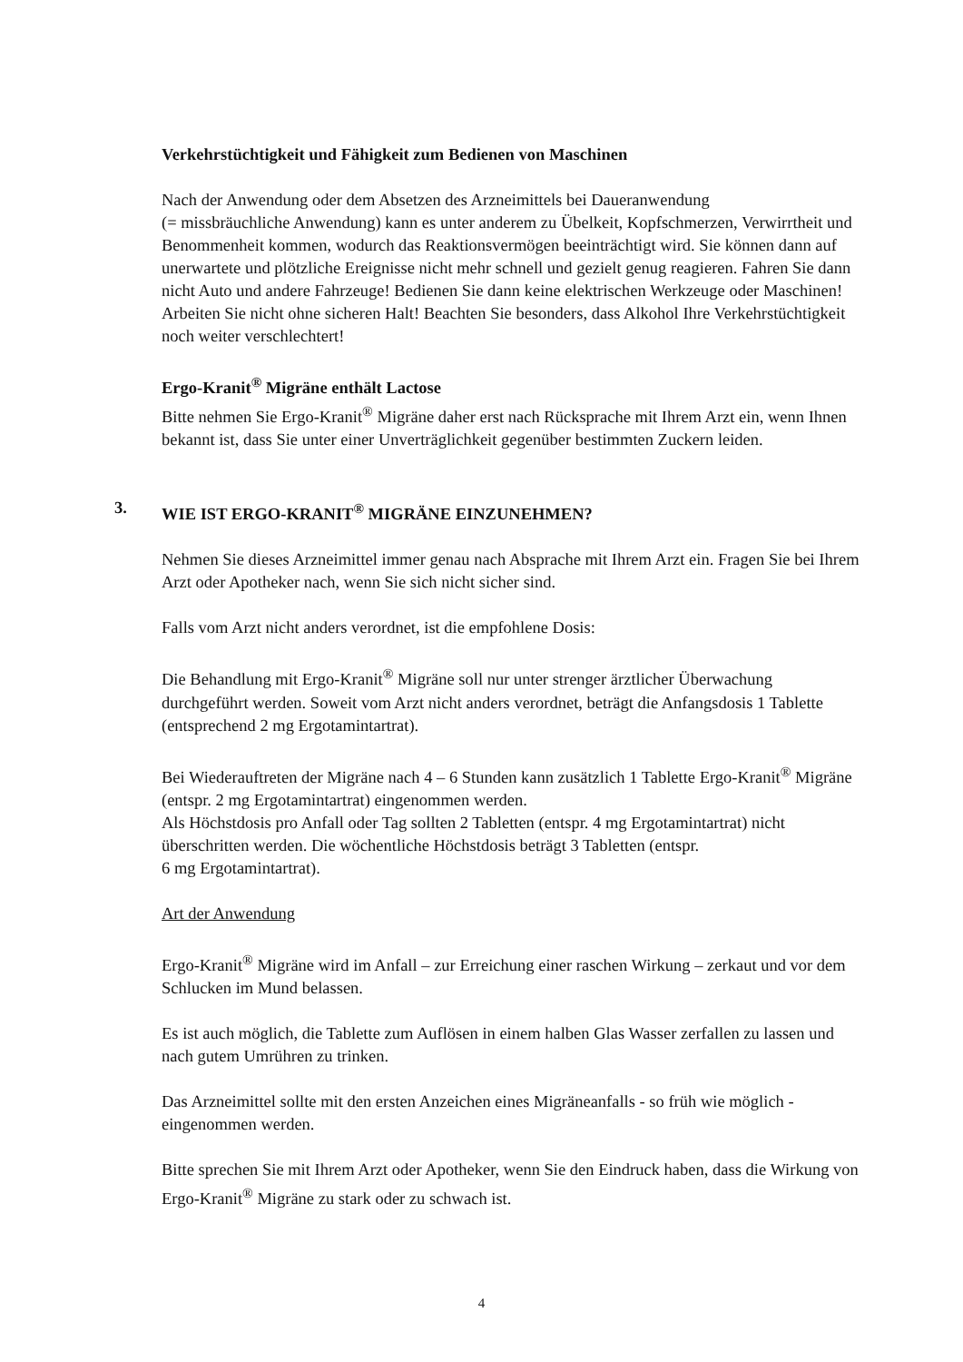Verkehrstüchtigkeit und Fähigkeit zum Bedienen von Maschinen
Nach der Anwendung oder dem Absetzen des Arzneimittels bei Daueranwendung
(= missbräuchliche Anwendung) kann es unter anderem zu Übelkeit, Kopfschmerzen, Verwirrtheit und Benommenheit kommen, wodurch das Reaktionsvermögen beeinträchtigt wird. Sie können dann auf unerwartete und plötzliche Ereignisse nicht mehr schnell und gezielt genug reagieren. Fahren Sie dann nicht Auto und andere Fahrzeuge! Bedienen Sie dann keine elektrischen Werkzeuge oder Maschinen! Arbeiten Sie nicht ohne sicheren Halt! Beachten Sie besonders, dass Alkohol Ihre Verkehrstüchtigkeit noch weiter verschlechtert!
Ergo-Kranit<sup>®</sup> Migräne enthält Lactose
Bitte nehmen Sie Ergo-Kranit<sup>®</sup> Migräne daher erst nach Rücksprache mit Ihrem Arzt ein, wenn Ihnen bekannt ist, dass Sie unter einer Unverträglichkeit gegenüber bestimmten Zuckern leiden.
3. WIE IST ERGO-KRANIT<sup>®</sup> MIGRÄNE EINZUNEHMEN?
Nehmen Sie dieses Arzneimittel immer genau nach Absprache mit Ihrem Arzt ein. Fragen Sie bei Ihrem Arzt oder Apotheker nach, wenn Sie sich nicht sicher sind.
Falls vom Arzt nicht anders verordnet, ist die empfohlene Dosis:
Die Behandlung mit Ergo-Kranit<sup>®</sup> Migräne soll nur unter strenger ärztlicher Überwachung durchgeführt werden. Soweit vom Arzt nicht anders verordnet, beträgt die Anfangsdosis 1 Tablette (entsprechend 2 mg Ergotamintartrat).
Bei Wiederauftreten der Migräne nach 4 – 6 Stunden kann zusätzlich 1 Tablette Ergo-Kranit<sup>®</sup> Migräne (entspr. 2 mg Ergotamintartrat) eingenommen werden.
Als Höchstdosis pro Anfall oder Tag sollten 2 Tabletten (entspr. 4 mg Ergotamintartrat) nicht überschritten werden. Die wöchentliche Höchstdosis beträgt 3 Tabletten (entspr.
6 mg Ergotamintartrat).
Art der Anwendung
Ergo-Kranit<sup>®</sup> Migräne wird im Anfall – zur Erreichung einer raschen Wirkung – zerkaut und vor dem Schlucken im Mund belassen.
Es ist auch möglich, die Tablette zum Auflösen in einem halben Glas Wasser zerfallen zu lassen und nach gutem Umrühren zu trinken.
Das Arzneimittel sollte mit den ersten Anzeichen eines Migräneanfalls - so früh wie möglich - eingenommen werden.
Bitte sprechen Sie mit Ihrem Arzt oder Apotheker, wenn Sie den Eindruck haben, dass die Wirkung von Ergo-Kranit<sup>®</sup> Migräne zu stark oder zu schwach ist.
4